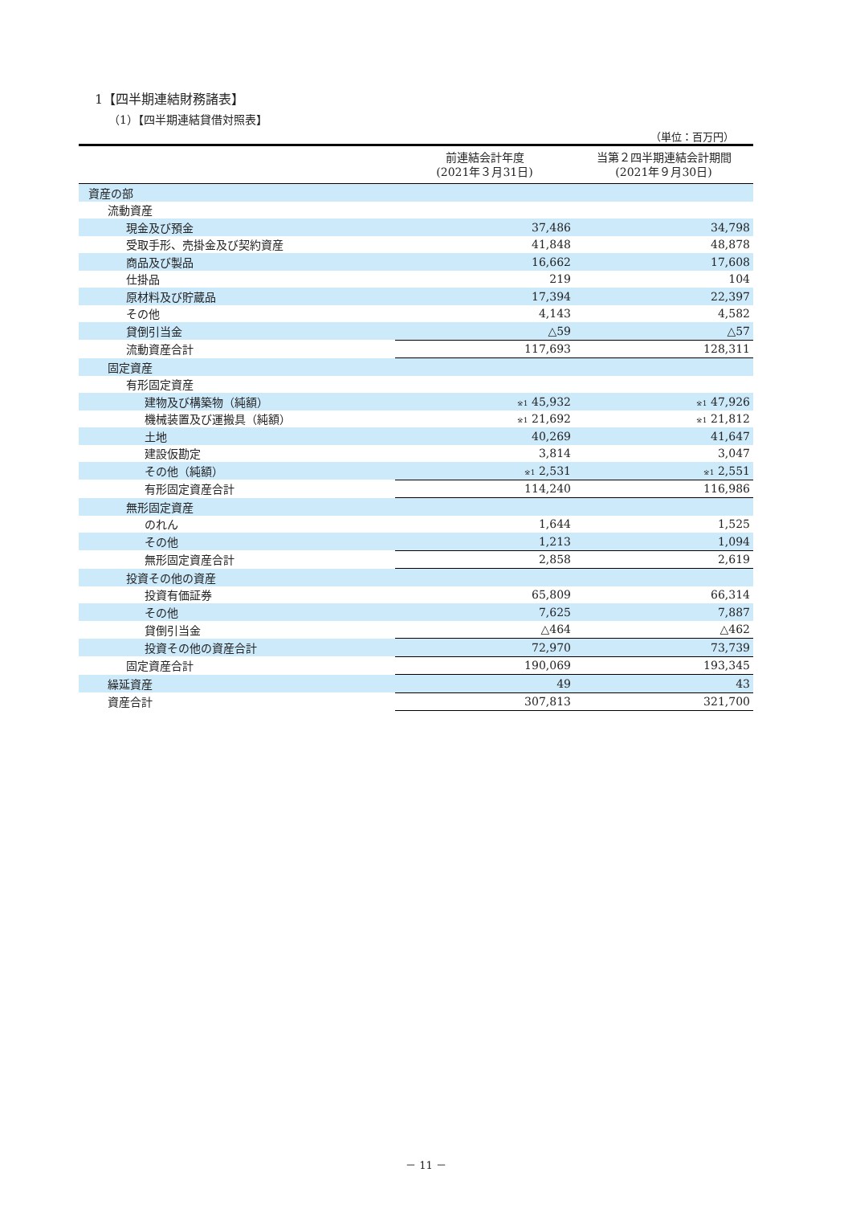1【四半期連結財務諸表】
（1）【四半期連結貸借対照表】
（単位：百万円）
| | 前連結会計年度 (2021年３月31日) | 当第２四半期連結会計期間 (2021年９月30日) |
| --- | --- | --- |
| 資産の部 | | |
| 流動資産 | | |
| 現金及び預金 | 37,486 | 34,798 |
| 受取手形、売掛金及び契約資産 | 41,848 | 48,878 |
| 商品及び製品 | 16,662 | 17,608 |
| 仕掛品 | 219 | 104 |
| 原材料及び貯蔵品 | 17,394 | 22,397 |
| その他 | 4,143 | 4,582 |
| 貸倒引当金 | △59 | △57 |
| 流動資産合計 | 117,693 | 128,311 |
| 固定資産 | | |
| 有形固定資産 | | |
| 建物及び構築物（純額） | <sup>※1</sup> 45,932 | <sup>※1</sup> 47,926 |
| 機械装置及び運搬具（純額） | <sup>※1</sup> 21,692 | <sup>※1</sup> 21,812 |
| 土地 | 40,269 | 41,647 |
| 建設仮勘定 | 3,814 | 3,047 |
| その他（純額） | <sup>※1</sup> 2,531 | <sup>※1</sup> 2,551 |
| 有形固定資産合計 | 114,240 | 116,986 |
| 無形固定資産 | | |
| のれん | 1,644 | 1,525 |
| その他 | 1,213 | 1,094 |
| 無形固定資産合計 | 2,858 | 2,619 |
| 投資その他の資産 | | |
| 投資有価証券 | 65,809 | 66,314 |
| その他 | 7,625 | 7,887 |
| 貸倒引当金 | △464 | △462 |
| 投資その他の資産合計 | 72,970 | 73,739 |
| 固定資産合計 | 190,069 | 193,345 |
| 繰延資産 | 49 | 43 |
| 資産合計 | 307,813 | 321,700 |
－ 11 －